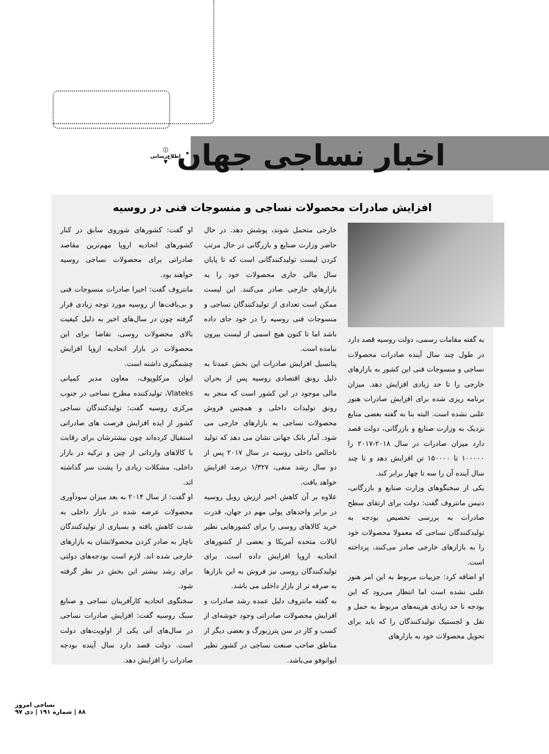اخبار نساجی جهان
ⓘ
اطلاع‌رسانی
▼
افزایش صادرات محصولات نساجی و منسوجات فنی در روسیه
به گفته مقامات رسمی، دولت روسیه قصد دارد در طول چند سال آینده صادرات محصولات نساجی و منسوجات فنی این کشور به بازارهای خارجی را تا حد زیادی افزایش دهد. میزان برنامه ریزی شده برای افزایش صادرات هنوز علنی نشده است. البته بنا به گفته بعضی منابع نزدیک به وزارت صنایع و بازرگانی، دولت قصد دارد میزان صادرات در سال ۲۰۱۸-۲۰۱۷ را ۱۰۰۰۰۰ تا ۱۵۰۰۰۰ تن افزایش دهد و تا چند سال آینده آن را سه تا چهار برابر کند.
یکی از سخنگوهای وزارت صنایع و بازرگانی، دنیس مانتروف گفت: دولت برای ارتقای سطح صادرات به بررسی تخصیص بودجه به تولیدکنندگان نساجی که معمولا محصولات خود را به بازارهای خارجی صادر می‌کنند، پرداخته است.
او اضافه کرد: جزییات مربوط به این امر هنوز علنی نشده است اما انتظار می‌رود که این بودجه تا حد زیادی هزینه‌های مربوط به حمل و نقل و لجستیک تولیدکنندگان را که باید برای تحویل محصولات خود به بازارهای
خارجی متحمل شوند، پوشش دهد. در حال حاضر وزارت صنایع و بازرگانی در حال مرتب کردن لیست تولیدکنندگانی است که تا پایان سال مالی جاری محصولات خود را به بازارهای خارجی صادر می‌کنند. این لیست ممکن است تعدادی از تولیدکنندگان نساجی و منسوجات فنی روسیه را در خود جای داده باشد اما تا کنون هیچ اسمی از لیست بیرون نیامده است.
پتانسیل افزایش صادرات این بخش عمدتا به دلیل رونق اقتصادی روسیه پس از بحران مالی موجود در این کشور است که منجر به رونق تولیدات داخلی و همچنین فروش محصولات نساجی به بازارهای خارجی می شود. آمار بانک جهانی نشان می دهد که تولید ناخالص داخلی روسیه در سال ۲۰۱۷ پس از دو سال رشد منفی، ۱/۳۲۷ درصد افزایش خواهد یافت.
علاوه بر آن کاهش اخیر ارزش روبل روسیه در برابر واحدهای پولی مهم در جهان، قدرت خرید کالاهای روسی را برای کشورهایی نظیر ایالات متحده آمریکا و بعضی از کشورهای اتحادیه اروپا افزایش داده است. برای تولیدکنندگان روسی نیز فروش به این بازارها به صرفه تر از بازار داخلی می باشد.
به گفته مانتروف دلیل عمده رشد صادرات و افزایش محصولات صادراتی وجود خوشه‌ای از کسب و کار در سن پترزبورگ و بعضی دیگر از مناطق صاحب صنعت نساجی در کشور نظیر ایوانوفو می‌باشد.
او گفت: کشورهای شوروی سابق در کنار کشورهای اتحادیه اروپا مهم‌ترین مقاصد صادراتی برای محصولات نساجی روسیه خواهند بود.
مانتروف گفت: اخیرا صادرات منسوجات فنی و بی‌بافت‌ها از روسیه مورد توجه زیادی قرار گرفته چون در سال‌های اخیر به دلیل کیفیت بالای محصولات روسی، تقاضا برای این محصولات در بازار اتحادیه اروپا افزایش چشمگیری داشته است.
ایوان مرکلوپوف، معاون مدیر کمپانی Vlateks، تولیدکننده مطرح نساجی در جنوب مرکزی روسیه گفت: تولیدکنندگان نساجی کشور از ایده افزایش فرصت های صادراتی استقبال کرده‌اند چون بیشترشان برای رقابت با کالاهای وارداتی از چین و ترکیه در بازار داخلی، مشکلات زیادی را پشت سر گذاشته اند.
او گفت: از سال ۲۰۱۴ به بعد میزان سودآوری محصولات عرضه شده در بازار داخلی به شدت کاهش یافته و بسیاری از تولیدکنندگان ناچار به صادر کردن محصولاتشان به بازارهای خارجی شده اند. لازم است بودجه‌های دولتی برای رشد بیشتر این بخش در نظر گرفته شود.
سخنگوی اتحادیه کارآفرینان نساجی و صنایع سبک روسیه گفت: افزایش صادرات نساجی در سال‌های آتی یکی از اولویت‌های دولت است. دولت قصد دارد سال آینده بودجه صادرات را افزایش دهد.
نساجی امروز
۸۸ | شماره ۱۹۱ | دی ۹۷